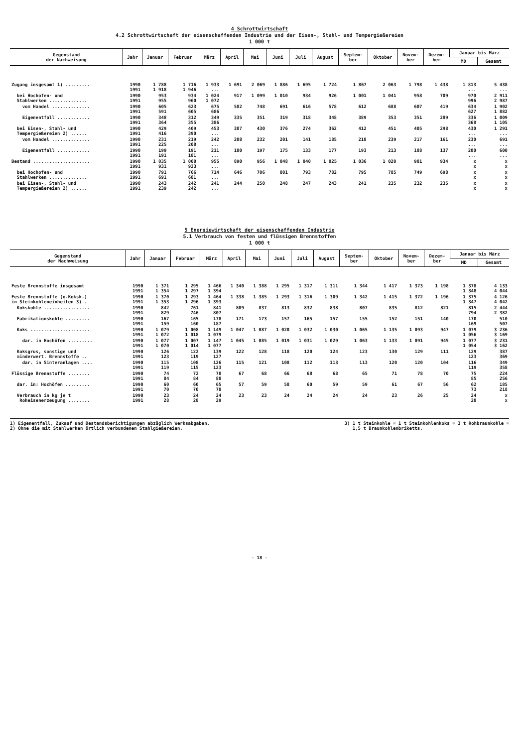4 Schrottwirtschaft
4.2 Schrottwirtschaft der eisenschaffenden Industrie und der Eisen-, Stahl- und Tempergießereien
1 000 t
| Gegenstand der Nachweisung | Jahr | Januar | Februar | März | April | Mai | Juni | Juli | August | Septem- ber | Oktober | Novem- ber | Dezem- ber | Januar bis März | |
| --- | --- | --- | --- | --- | --- | --- | --- | --- | --- | --- | --- | --- | --- | --- | --- |
| | | | | | | | | | | | | | | MD | Gesamt |
| Zugang insgesamt 1) ......... | 1990 1991 | 1 788 1 918 | 1 716 1 946 | 1 933 ... | 1 691 | 2 069 | 1 886 | 1 695 | 1 724 | 1 867 | 2 063 | 1 798 | 1 438 | 1 813 ... | 5 438 ... |
| bei Hochofen- und Stahlwerken .............. | 1990 1991 | 953 955 | 934 960 | 1 024 1 072 | 917 | 1 099 | 1 010 | 934 | 926 | 1 001 | 1 041 | 958 | 709 | 970 996 | 2 911 2 987 |
| vom Handel .............. | 1990 1991 | 605 591 | 623 605 | 675 686 | 582 | 748 | 691 | 616 | 578 | 612 | 688 | 607 | 419 | 634 627 | 1 902 1 882 |
| Eigenentfall ............ | 1990 1991 | 348 364 | 312 355 | 349 386 | 335 | 351 | 319 | 318 | 348 | 389 | 353 | 351 | 289 | 336 368 | 1 009 1 105 |
| bei Eisen-, Stahl- und Tempergießereien 2) ...... | 1990 1991 | 429 416 | 409 390 | 453 ... | 387 | 430 | 376 | 274 | 362 | 412 | 451 | 405 | 298 | 430 ... | 1 291 ... |
| vom Handel .............. | 1990 1991 | 231 225 | 219 208 | 242 ... | 208 | 232 | 201 | 141 | 185 | 218 | 239 | 217 | 161 | 230 ... | 691 ... |
| Eigenentfall ............ | 1990 1991 | 199 191 | 191 181 | 211 ... | 180 | 197 | 175 | 133 | 177 | 193 | 213 | 188 | 137 | 200 ... | 600 ... |
| Bestand ..................... | 1990 1991 | 1 035 931 | 1 008 923 | 955 ... | 890 | 956 | 1 048 | 1 040 | 1 025 | 1 036 | 1 020 | 981 | 934 | x x | x x |
| bei Hochofen- und Stahlwerken .............. | 1990 1991 | 791 691 | 766 681 | 714 ... | 646 | 706 | 801 | 793 | 782 | 795 | 785 | 749 | 698 | x x | x x |
| bei Eisen-, Stahl- und Tempergießereien 2) ...... | 1990 1991 | 243 239 | 242 242 | 241 ... | 244 | 250 | 248 | 247 | 243 | 241 | 235 | 232 | 235 | x x | x x |
5 Energiewirtschaft der eisenschaffenden Industrie
5.1 Verbrauch von festen und flüssigen Brennstoffen
1 000 t
| Gegenstand der Nachweisung | Jahr | Januar | Februar | März | April | Mai | Juni | Juli | August | Septem- ber | Oktober | Novem- ber | Dezem- ber | Januar bis März | |
| --- | --- | --- | --- | --- | --- | --- | --- | --- | --- | --- | --- | --- | --- | --- | --- |
| | | | | | | | | | | | | | | MD | Gesamt |
| Feste Brennstoffe insgesamt | 1990 1991 | 1 371 1 354 | 1 295 1 297 | 1 466 1 394 | 1 340 | 1 388 | 1 295 | 1 317 | 1 311 | 1 344 | 1 417 | 1 373 | 1 198 | 1 378 1 348 | 4 133 4 044 |
| Feste Brennstoffe (o.Koksk.) in Steinkohleneinheiten 3) . | 1990 1991 | 1 370 1 353 | 1 293 1 296 | 1 464 1 393 | 1 338 | 1 385 | 1 293 | 1 316 | 1 309 | 1 342 | 1 415 | 1 372 | 1 196 | 1 375 1 347 | 4 126 4 042 |
| Kokskohle ................. | 1990 1991 | 842 829 | 761 746 | 841 807 | 809 | 837 | 813 | 832 | 838 | 807 | 835 | 812 | 821 | 815 794 | 2 444 2 382 |
| Fabrikationskohle ......... | 1990 1991 | 167 159 | 165 160 | 178 187 | 171 | 173 | 157 | 165 | 157 | 155 | 152 | 151 | 140 | 170 169 | 510 507 |
| Koks ...................... | 1990 1991 | 1 079 1 072 | 1 008 1 018 | 1 149 1 079 | 1 047 | 1 087 | 1 020 | 1 032 | 1 030 | 1 065 | 1 135 | 1 093 | 947 | 1 079 1 056 | 3 236 3 169 |
| dar. in Hochöfen ......... | 1990 1991 | 1 077 1 070 | 1 007 1 014 | 1 147 1 077 | 1 045 | 1 085 | 1 019 | 1 031 | 1 029 | 1 063 | 1 133 | 1 091 | 945 | 1 077 1 054 | 3 231 3 162 |
| Koksgrus, sonstige und minderwert. Brennstoffe .. | 1990 1991 | 126 123 | 122 119 | 139 127 | 122 | 128 | 118 | 120 | 124 | 123 | 130 | 129 | 111 | 129 123 | 387 369 |
| dar. in Sinteranlagen .... | 1990 1991 | 115 119 | 108 115 | 126 123 | 115 | 121 | 108 | 112 | 113 | 113 | 120 | 120 | 104 | 116 119 | 349 358 |
| Flüssige Brennstoffe ........ | 1990 1991 | 74 84 | 72 84 | 78 88 | 67 | 68 | 66 | 68 | 68 | 65 | 71 | 78 | 70 | 75 85 | 224 256 |
| dar. in: Hochöfen ......... | 1990 1991 | 60 70 | 60 70 | 65 78 | 57 | 59 | 58 | 60 | 59 | 59 | 61 | 67 | 56 | 62 73 | 185 218 |
| Verbrauch in kg je t Roheisenerzeugung ........ | 1990 1991 | 23 28 | 24 28 | 24 29 | 23 | 23 | 24 | 24 | 24 | 24 | 23 | 26 | 25 | 24 28 | x x |
1) Eigenentfall, Zukauf und Bestandsberichtigungen abzüglich Werksabgaben.
2) Ohne die mit Stahlwerken örtlich verbundenen Stahlgießereien.
3) 1 t Steinkohle = 1 t Steinkohlenkoks = 3 t Rohbraunkohle =
1,5 t Braunkohlenbriketts.
- 18 -